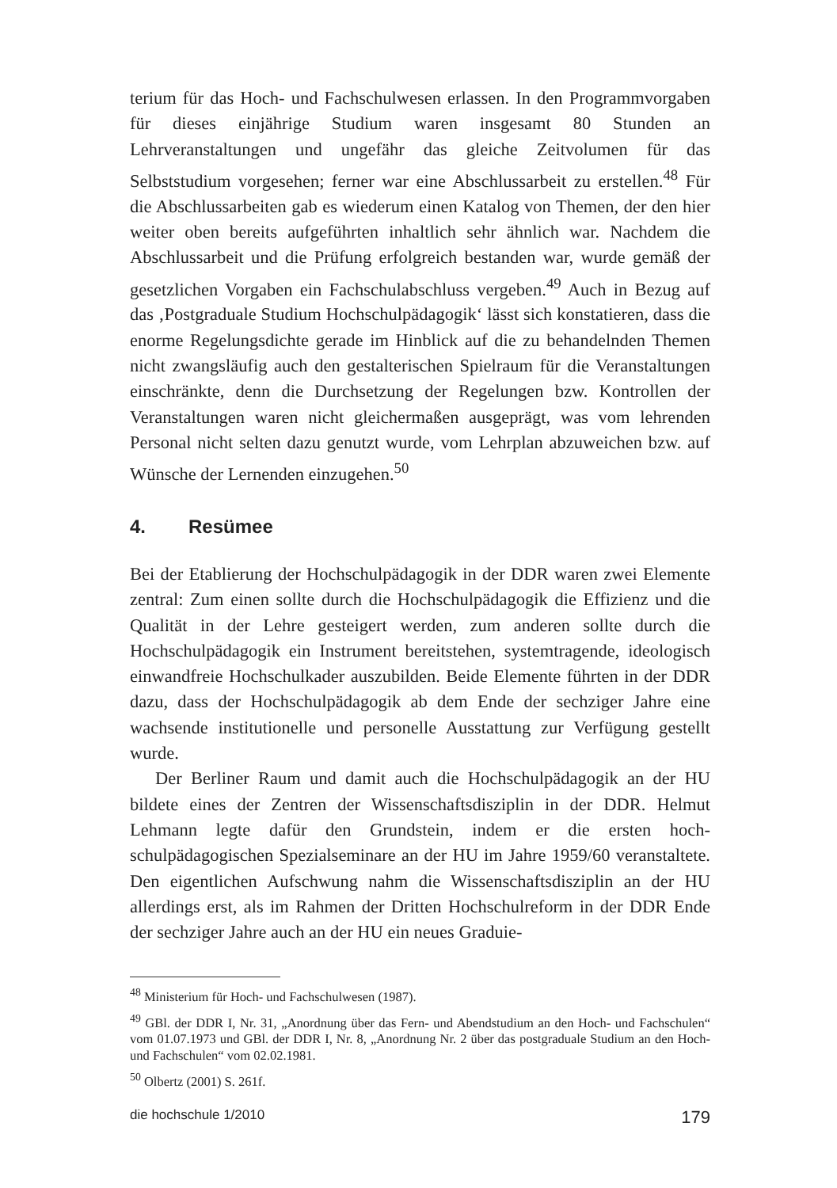terium für das Hoch- und Fachschulwesen erlassen. In den Programm­vorgaben für dieses einjährige Studium waren insgesamt 80 Stunden an Lehrveranstaltungen und ungefähr das gleiche Zeitvolumen für das Selbststudium vorgesehen; ferner war eine Abschlussarbeit zu erstellen.<sup>48</sup> Für die Abschlussarbeiten gab es wiederum einen Katalog von Themen, der den hier weiter oben bereits aufgeführten inhaltlich sehr ähnlich war. Nachdem die Abschlussarbeit und die Prüfung erfolgreich bestanden war, wurde gemäß der gesetzlichen Vorgaben ein Fachschulabschluss verge­ben.<sup>49</sup> Auch in Bezug auf das ‚Postgraduale Studium Hochschulpädago­gik‘ lässt sich konstatieren, dass die enorme Regelungsdichte gerade im Hinblick auf die zu behandelnden Themen nicht zwangsläufig auch den gestalterischen Spielraum für die Veranstaltungen einschränkte, denn die Durchsetzung der Regelungen bzw. Kontrollen der Veranstaltungen wa­ren nicht gleichermaßen ausgeprägt, was vom lehrenden Personal nicht selten dazu genutzt wurde, vom Lehrplan abzuweichen bzw. auf Wünsche der Lernenden einzugehen.<sup>50</sup>
4. Resümee
Bei der Etablierung der Hochschulpädagogik in der DDR waren zwei Elemente zentral: Zum einen sollte durch die Hochschulpädagogik die Effizienz und die Qualität in der Lehre gesteigert werden, zum anderen sollte durch die Hochschulpädagogik ein Instrument bereitstehen, system­tragende, ideologisch einwandfreie Hochschulkader auszubilden. Beide Elemente führten in der DDR dazu, dass der Hochschulpädagogik ab dem Ende der sechziger Jahre eine wachsende institutionelle und personelle Ausstattung zur Verfügung gestellt wurde.
Der Berliner Raum und damit auch die Hochschulpädagogik an der HU bildete eines der Zentren der Wissenschaftsdisziplin in der DDR. Helmut Lehmann legte dafür den Grundstein, indem er die ersten hoch­schulpädagogischen Spezialseminare an der HU im Jahre 1959/60 veran­staltete. Den eigentlichen Aufschwung nahm die Wissenschaftsdisziplin an der HU allerdings erst, als im Rahmen der Dritten Hochschulreform in der DDR Ende der sechziger Jahre auch an der HU ein neues Graduie-
<sup>48</sup> Ministerium für Hoch- und Fachschulwesen (1987).
<sup>49</sup> GBl. der DDR I, Nr. 31, „Anordnung über das Fern- und Abendstudium an den Hoch- und Fachschulen“ vom 01.07.1973 und GBl. der DDR I, Nr. 8, „Anordnung Nr. 2 über das post­graduale Studium an den Hoch- und Fachschulen“ vom 02.02.1981.
<sup>50</sup> Olbertz (2001) S. 261f.
die hochschule 1/2010 179